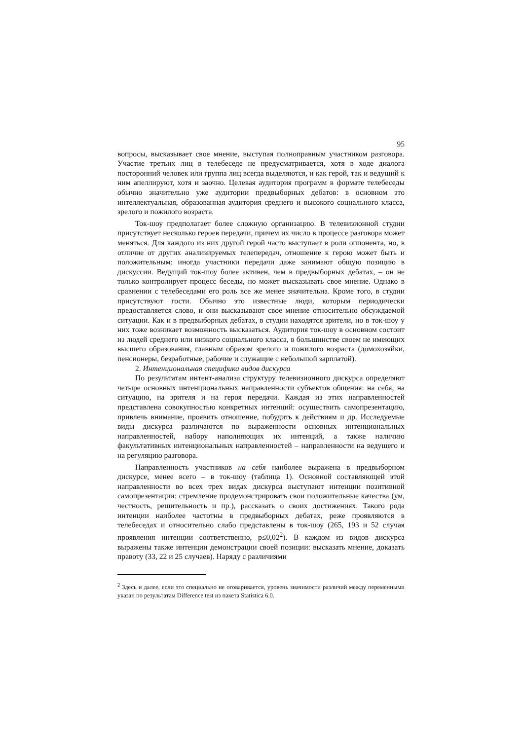95
вопросы, высказывает свое мнение, выступая полноправным участником разговора. Участие третьих лиц в телебеседе не предусматривается, хотя в ходе диалога посторонний человек или группа лиц всегда выделяются, и как герой, так и ведущий к ним апеллируют, хотя и заочно. Целевая аудитория программ в формате телебеседы обычно значительно уже аудитории предвыборных дебатов: в основном это интеллектуальная, образованная аудитория среднего и высокого социального класса, зрелого и пожилого возраста.
Ток-шоу предполагает более сложную организацию. В телевизионной студии присутствует несколько героев передачи, причем их число в процессе разговора может меняться. Для каждого из них другой герой часто выступает в роли оппонента, но, в отличие от других анализируемых телепередач, отношение к герою может быть и положительным: иногда участники передачи даже занимают общую позицию в дискуссии. Ведущий ток-шоу более активен, чем в предвыборных дебатах, – он не только контролирует процесс беседы, но может высказывать свое мнение. Однако в сравнении с телебеседами его роль все же менее значительна. Кроме того, в студии присутствуют гости. Обычно это известные люди, которым периодически предоставляется слово, и они высказывают свое мнение относительно обсуждаемой ситуации. Как и в предвыборных дебатах, в студии находятся зрители, но в ток-шоу у них тоже возникает возможность высказаться. Аудитория ток-шоу в основном состоит из людей среднего или низкого социального класса, в большинстве своем не имеющих высшего образования, главным образом зрелого и пожилого возраста (домохозяйки, пенсионеры, безработные, рабочие и служащие с небольшой зарплатой).
2. Интенциональная специфика видов дискурса
По результатам интент-анализа структуру телевизионного дискурса определяют четыре основных интенциональных направленности субъектов общения: на себя, на ситуацию, на зрителя и на героя передачи. Каждая из этих направленностей представлена совокупностью конкретных интенций: осуществить самопрезентацию, привлечь внимание, проявить отношение, побудить к действиям и др. Исследуемые виды дискурса различаются по выраженности основных интенциональных направленностей, набору наполняющих их интенций, а также наличию факультативных интенциональных направленностей – направленности на ведущего и на регуляцию разговора.
Направленность участников на себя наиболее выражена в предвыборном дискурсе, менее всего – в ток-шоу (таблица 1). Основной составляющей этой направленности во всех трех видах дискурса выступают интенции позитивной самопрезентации: стремление продемонстрировать свои положительные качества (ум, честность, решительность и пр.), рассказать о своих достижениях. Такого рода интенции наиболее частотны в предвыборных дебатах, реже проявляются в телебеседах и относительно слабо представлены в ток-шоу (265, 193 и 52 случая проявления интенции соответственно, p≤0,02<sup>2</sup>). В каждом из видов дискурса выражены также интенции демонстрации своей позиции: высказать мнение, доказать правоту (33, 22 и 25 случаев). Наряду с различиями
<sup>2</sup> Здесь и далее, если это специально не оговаривается, уровень значимости различий между переменными указан по результатам Difference test из пакета Statistica 6.0.